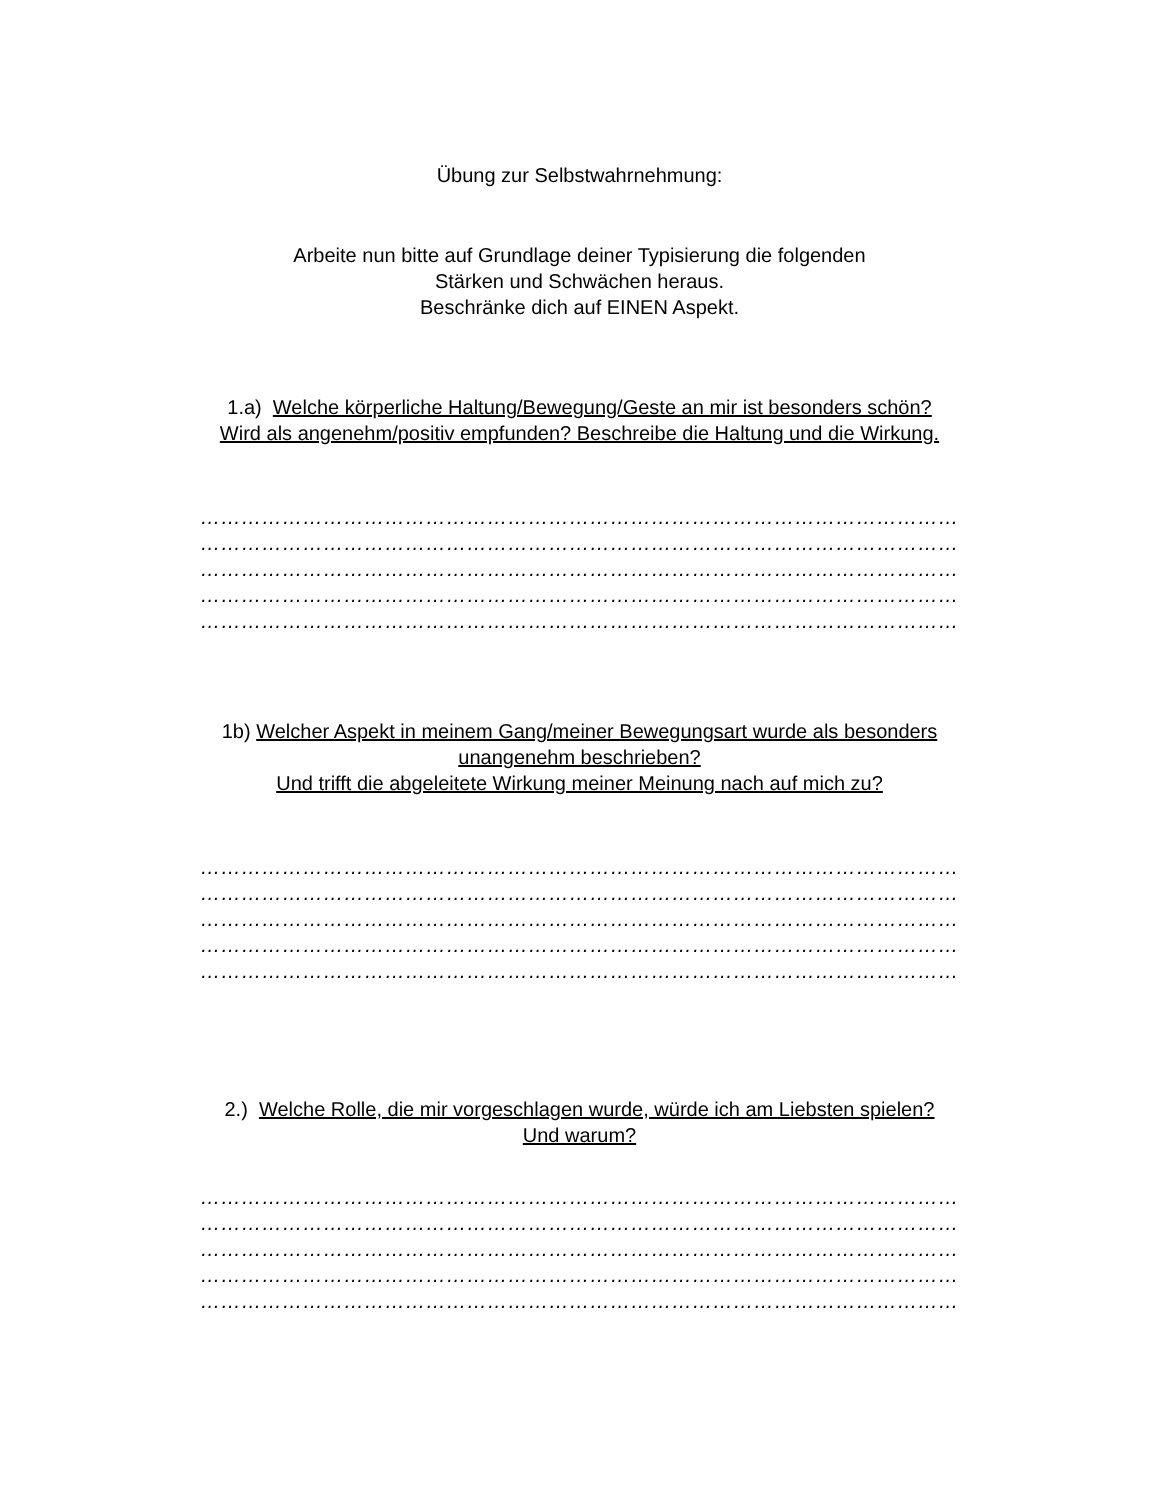Übung zur Selbstwahrnehmung:
Arbeite nun bitte auf Grundlage deiner Typisierung die folgenden
Stärken und Schwächen heraus.
Beschränke dich auf EINEN Aspekt.
1.a) Welche körperliche Haltung/Bewegung/Geste an mir ist besonders schön?
Wird als angenehm/positiv empfunden? Beschreibe die Haltung und die Wirkung.
…………………………………………………………………………………………………
…………………………………………………………………………………………………
…………………………………………………………………………………………………
…………………………………………………………………………………………………
…………………………………………………………………………………………………
1b) Welcher Aspekt in meinem Gang/meiner Bewegungsart wurde als besonders
unangenehm beschrieben?
Und trifft die abgeleitete Wirkung meiner Meinung nach auf mich zu?
…………………………………………………………………………………………………
…………………………………………………………………………………………………
…………………………………………………………………………………………………
…………………………………………………………………………………………………
…………………………………………………………………………………………………
2.) Welche Rolle, die mir vorgeschlagen wurde, würde ich am Liebsten spielen?
Und warum?
…………………………………………………………………………………………………
…………………………………………………………………………………………………
…………………………………………………………………………………………………
…………………………………………………………………………………………………
…………………………………………………………………………………………………